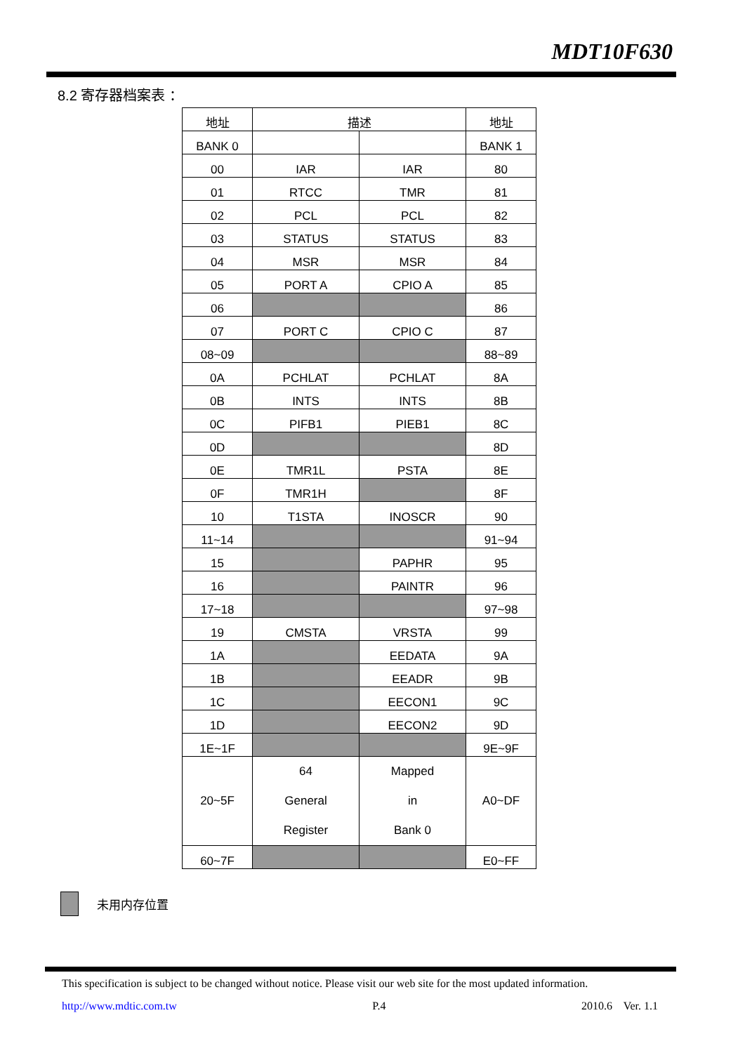MDT10F630
8.2 寄存器档案表 ：
| 地址 | 描述 | | 地址 |
| BANK 0 | | | BANK 1 |
| 00 | IAR | IAR | 80 |
| 01 | RTCC | TMR | 81 |
| 02 | PCL | PCL | 82 |
| 03 | STATUS | STATUS | 83 |
| 04 | MSR | MSR | 84 |
| 05 | PORT A | CPIO A | 85 |
| 06 | | | 86 |
| 07 | PORT C | CPIO C | 87 |
| 08~09 | | | 88~89 |
| 0A | PCHLAT | PCHLAT | 8A |
| 0B | INTS | INTS | 8B |
| 0C | PIFB1 | PIEB1 | 8C |
| 0D | | | 8D |
| 0E | TMR1L | PSTA | 8E |
| 0F | TMR1H | | 8F |
| 10 | T1STA | INOSCR | 90 |
| 11~14 | | | 91~94 |
| 15 | | PAPHR | 95 |
| 16 | | PAINTR | 96 |
| 17~18 | | | 97~98 |
| 19 | CMSTA | VRSTA | 99 |
| 1A | | EEDATA | 9A |
| 1B | | EEADR | 9B |
| 1C | | EECON1 | 9C |
| 1D | | EECON2 | 9D |
| 1E~1F | | | 9E~9F |
| 20~5F | 64 General Register | Mapped in Bank 0 | A0~DF |
| 60~7F | | | E0~FF |
未用内存位置
This specification is subject to be changed without notice. Please visit our web site for the most updated information.
http://www.mdtic.com.tw P.4 2010.6 Ver. 1.1